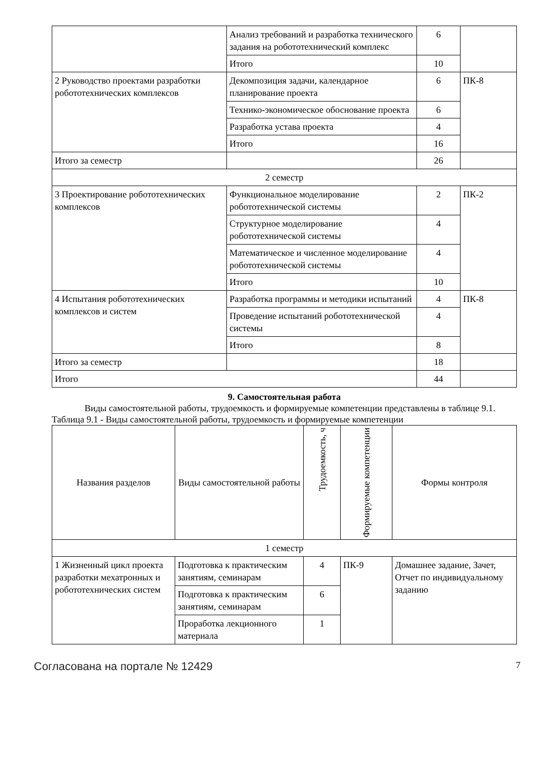| | Анализ требований и разработка технического задания на робототехнический комплекс | 6 | |
| | Итого | 10 | |
| 2 Руководство проектами разработки робототехнических комплексов | Декомпозиция задачи, календарное планирование проекта | 6 | ПК-8 |
| | Технико-экономическое обоснование проекта | 6 | |
| | Разработка устава проекта | 4 | |
| | Итого | 16 | |
| Итого за семестр | | 26 | |
| 2 семестр | | | |
| 3 Проектирование робототехнических комплексов | Функциональное моделирование робототехнической системы | 2 | ПК-2 |
| | Структурное моделирование робототехнической системы | 4 | |
| | Математическое и численное моделирование робототехнической системы | 4 | |
| | Итого | 10 | |
| 4 Испытания робототехнических комплексов и систем | Разработка программы и методики испытаний | 4 | ПК-8 |
| | Проведение испытаний робототехнической системы | 4 | |
| | Итого | 8 | |
| Итого за семестр | | 18 | |
| Итого | | 44 | |
9. Самостоятельная работа
Виды самостоятельной работы, трудоемкость и формируемые компетенции представлены в таблице 9.1.
Таблица 9.1 - Виды самостоятельной работы, трудоемкость и формируемые компетенции
| Названия разделов | Виды самостоятельной работы | Трудоемкость, ч | Формируемые компетенции | Формы контроля |
| --- | --- | --- | --- | --- |
| 1 семестр | | | | |
| 1 Жизненный цикл проекта разработки мехатронных и робототехнических систем | Подготовка к практическим занятиям, семинарам | 4 | ПК-9 | Домашнее задание, Зачет, Отчет по индивидуальному заданию |
| | Подготовка к практическим занятиям, семинарам | 6 | | |
| | Проработка лекционного материала | 1 | | |
Согласована на портале № 12429 7